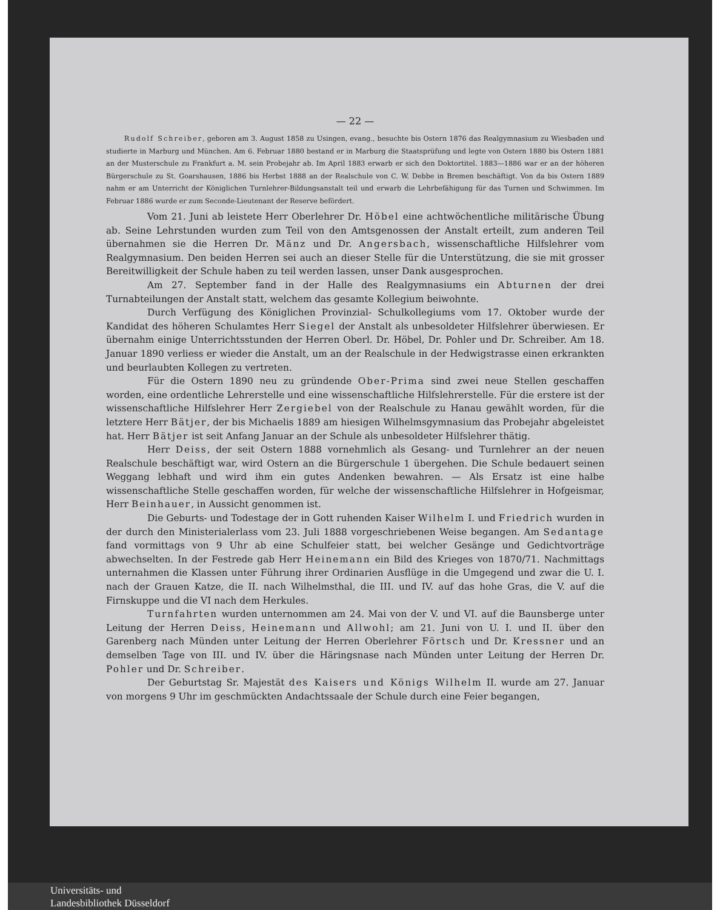— 22 —
Rudolf Schreiber, geboren am 3. August 1858 zu Usingen, evang., besuchte bis Ostern 1876 das Realgymnasium zu Wiesbaden und studierte in Marburg und München. Am 6. Februar 1880 bestand er in Marburg die Staatsprüfung und legte von Ostern 1880 bis Ostern 1881 an der Musterschule zu Frankfurt a. M. sein Probejahr ab. Im April 1883 erwarb er sich den Doktortitel. 1883—1886 war er an der höheren Bürgerschule zu St. Goarshausen, 1886 bis Herbst 1888 an der Realschule von C. W. Debbe in Bremen beschäftigt. Von da bis Ostern 1889 nahm er am Unterricht der Königlichen Turnlehrer-Bildungsanstalt teil und erwarb die Lehrbefähigung für das Turnen und Schwimmen. Im Februar 1886 wurde er zum Seconde-Lieutenant der Reserve befördert.
Vom 21. Juni ab leistete Herr Oberlehrer Dr. Höbel eine achtwöchentliche militärische Übung ab. Seine Lehrstunden wurden zum Teil von den Amtsgenossen der Anstalt erteilt, zum anderen Teil übernahmen sie die Herren Dr. Mänz und Dr. Angersbach, wissenschaftliche Hilfslehrer vom Realgymnasium. Den beiden Herren sei auch an dieser Stelle für die Unterstützung, die sie mit grosser Bereitwilligkeit der Schule haben zu teil werden lassen, unser Dank ausgesprochen.
Am 27. September fand in der Halle des Realgymnasiums ein Abturnen der drei Turnabteilungen der Anstalt statt, welchem das gesamte Kollegium beiwohnte.
Durch Verfügung des Königlichen Provinzial- Schulkollegiums vom 17. Oktober wurde der Kandidat des höheren Schulamtes Herr Siegel der Anstalt als unbesoldeter Hilfslehrer überwiesen. Er übernahm einige Unterrichtsstunden der Herren Oberl. Dr. Höbel, Dr. Pohler und Dr. Schreiber. Am 18. Januar 1890 verliess er wieder die Anstalt, um an der Realschule in der Hedwigstrasse einen erkrankten und beurlaubten Kollegen zu vertreten.
Für die Ostern 1890 neu zu gründende Ober-Prima sind zwei neue Stellen geschaffen worden, eine ordentliche Lehrerstelle und eine wissenschaftliche Hilfslehrerstelle. Für die erstere ist der wissenschaftliche Hilfslehrer Herr Zergiebel von der Realschule zu Hanau gewählt worden, für die letztere Herr Bätjer, der bis Michaelis 1889 am hiesigen Wilhelmsgymnasium das Probejahr abgeleistet hat. Herr Bätjer ist seit Anfang Januar an der Schule als unbesoldeter Hilfslehrer thätig.
Herr Deiss, der seit Ostern 1888 vornehmlich als Gesang- und Turnlehrer an der neuen Realschule beschäftigt war, wird Ostern an die Bürgerschule 1 übergehen. Die Schule bedauert seinen Weggang lebhaft und wird ihm ein gutes Andenken bewahren. — Als Ersatz ist eine halbe wissenschaftliche Stelle geschaffen worden, für welche der wissenschaftliche Hilfslehrer in Hofgeismar, Herr Beinhauer, in Aussicht genommen ist.
Die Geburts- und Todestage der in Gott ruhenden Kaiser Wilhelm I. und Friedrich wurden in der durch den Ministerialerlass vom 23. Juli 1888 vorgeschriebenen Weise begangen. Am Sedantage fand vormittags von 9 Uhr ab eine Schulfeier statt, bei welcher Gesänge und Gedichtvorträge abwechselten. In der Festrede gab Herr Heinemann ein Bild des Krieges von 1870/71. Nachmittags unternahmen die Klassen unter Führung ihrer Ordinarien Ausflüge in die Umgegend und zwar die U. I. nach der Grauen Katze, die II. nach Wilhelmsthal, die III. und IV. auf das hohe Gras, die V. auf die Firnskuppe und die VI nach dem Herkules.
Turnfahrten wurden unternommen am 24. Mai von der V. und VI. auf die Baunsberge unter Leitung der Herren Deiss, Heinemann und Allwohl; am 21. Juni von U. I. und II. über den Garenberg nach Münden unter Leitung der Herren Oberlehrer Förtsch und Dr. Kressner und an demselben Tage von III. und IV. über die Häringsnase nach Münden unter Leitung der Herren Dr. Pohler und Dr. Schreiber.
Der Geburtstag Sr. Majestät des Kaisers und Königs Wilhelm II. wurde am 27. Januar von morgens 9 Uhr im geschmückten Andachtssaale der Schule durch eine Feier begangen,
Universitäts- und
Landesbibliothek Düsseldorf